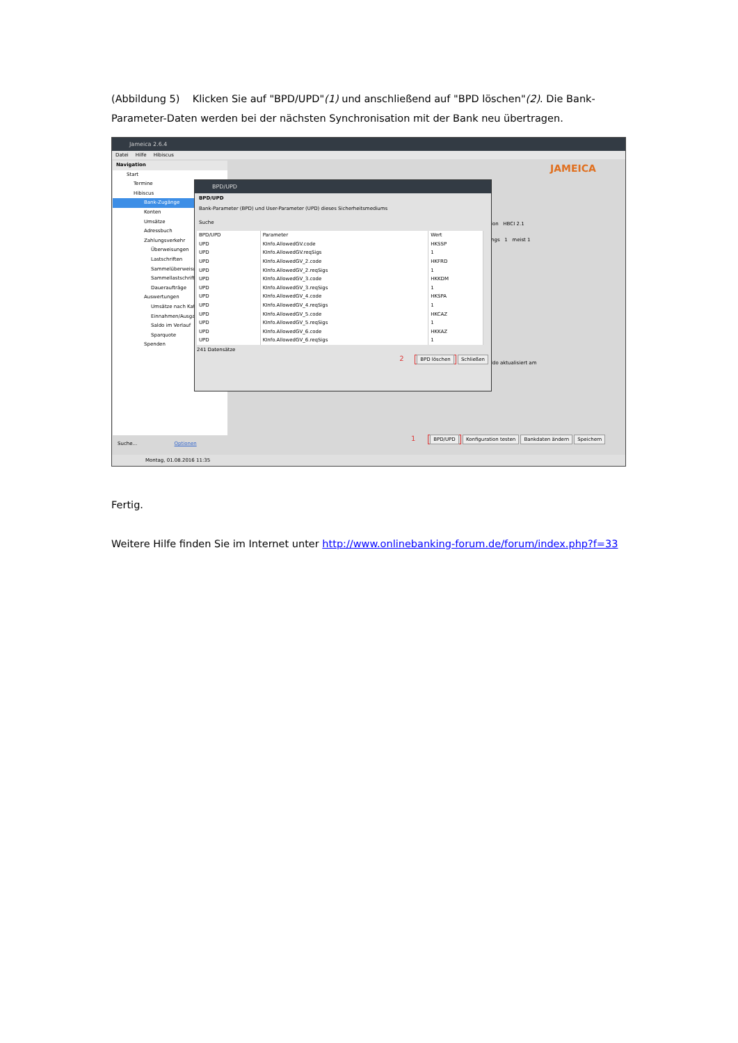(Abbildung 5) Klicken Sie auf "BPD/UPD"(1) und anschließend auf "BPD löschen"(2). Die Bank-Parameter-Daten werden bei der nächsten Synchronisation mit der Bank neu übertragen.
Jameica 2.6.4
Datei Hilfe Hibiscus
Navigation
Start
Termine
Hibiscus
Bank-Zugänge
Konten
Umsätze
Adressbuch
Zahlungsverkehr
Überweisungen
Lastschriften
Sammelüberweisu
Sammellastschrifte
Daueraufträge
Auswertungen
Umsätze nach Kat
Einnahmen/Ausga
Saldo im Verlauf
Sparquote
Spenden
JAMEICA
ion HBCI 2.1
ngs 1 meist 1
ldo aktualisiert am
BPD/UPD
BPD/UPD
Bank-Parameter (BPD) und User-Parameter (UPD) dieses Sicherheitsmediums
Suche
| BPD/UPD | Parameter | Wert |
| --- | --- | --- |
| UPD | KInfo.AllowedGV.code | HKSSP |
| UPD | KInfo.AllowedGV.reqSigs | 1 |
| UPD | KInfo.AllowedGV_2.code | HKFRD |
| UPD | KInfo.AllowedGV_2.reqSigs | 1 |
| UPD | KInfo.AllowedGV_3.code | HKKDM |
| UPD | KInfo.AllowedGV_3.reqSigs | 1 |
| UPD | KInfo.AllowedGV_4.code | HKSPA |
| UPD | KInfo.AllowedGV_4.reqSigs | 1 |
| UPD | KInfo.AllowedGV_5.code | HKCAZ |
| UPD | KInfo.AllowedGV_5.reqSigs | 1 |
| UPD | KInfo.AllowedGV_6.code | HKKAZ |
| UPD | KInfo.AllowedGV_6.reqSigs | 1 |
241 Datensätze
2 BPD löschen Schließen
1 BPD/UPD Konfiguration testen Bankdaten ändern Speichern
Suche... Optionen
Montag, 01.08.2016 11:35
Fertig.
Weitere Hilfe finden Sie im Internet unter http://www.onlinebanking-forum.de/forum/index.php?f=33